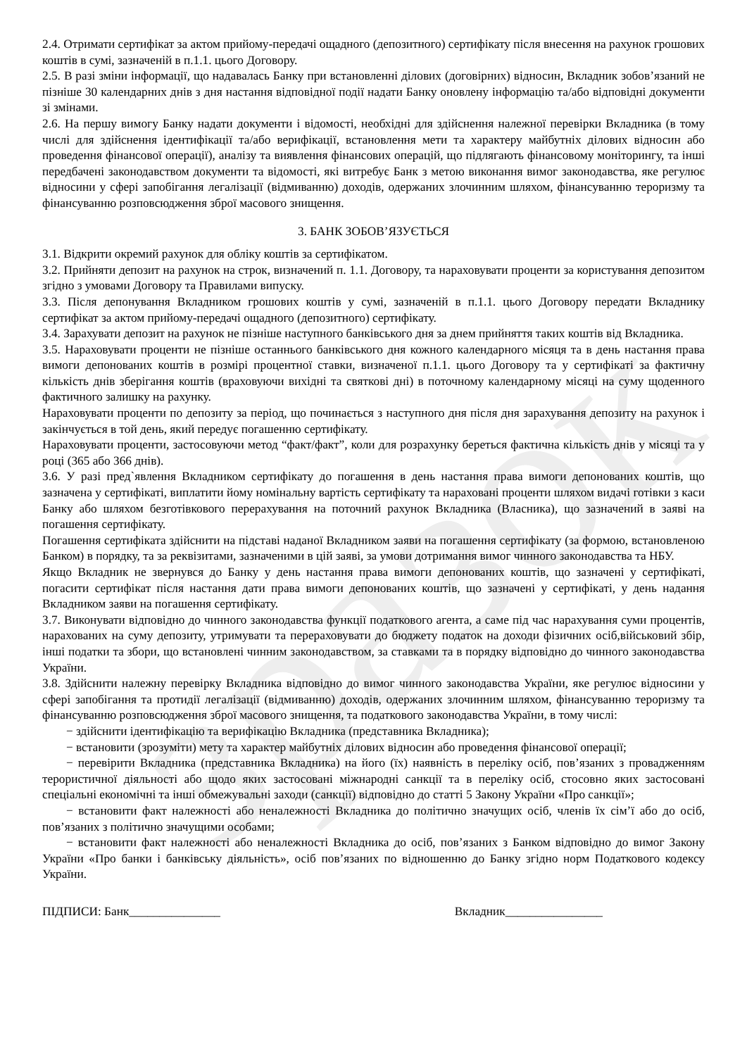зразок
2.4. Отримати сертифікат за актом прийому-передачі ощадного (депозитного) сертифікату після внесення на рахунок грошових коштів в сумі, зазначеній в п.1.1. цього Договору.
2.5. В разі зміни інформації, що надавалась Банку при встановленні ділових (договірних) відносин, Вкладник зобов’язаний не пізніше 30 календарних днів з дня настання відповідної події надати Банку оновлену інформацію та/або відповідні документи зі змінами.
2.6. На першу вимогу Банку надати документи і відомості, необхідні для здійснення належної перевірки Вкладника (в тому числі для здійснення ідентифікації та/або верифікації, встановлення мети та характеру майбутніх ділових відносин або проведення фінансової операції), аналізу та виявлення фінансових операцій, що підлягають фінансовому моніторингу, та інші передбачені законодавством документи та відомості, які витребує Банк з метою виконання вимог законодавства, яке регулює відносини у сфері запобігання легалізації (відмиванню) доходів, одержаних злочинним шляхом, фінансуванню тероризму та фінансуванню розповсюдження зброї масового знищення.
3. БАНК ЗОБОВ’ЯЗУЄТЬСЯ
3.1. Відкрити окремий рахунок для обліку коштів за сертифікатом.
3.2. Прийняти депозит на рахунок на строк, визначений п. 1.1. Договору, та нараховувати проценти за користування депозитом згідно з умовами Договору та Правилами випуску.
3.3. Після депонування Вкладником грошових коштів у сумі, зазначеній в п.1.1. цього Договору передати Вкладнику сертифікат за актом прийому-передачі ощадного (депозитного) сертифікату.
3.4. Зарахувати депозит на рахунок не пізніше наступного банківського дня за днем прийняття таких коштів від Вкладника.
3.5. Нараховувати проценти не пізніше останнього банківського дня кожного календарного місяця та в день настання права вимоги депонованих коштів в розмірі процентної ставки, визначеної п.1.1. цього Договору та у сертифікаті за фактичну кількість днів зберігання коштів (враховуючи вихідні та святкові дні) в поточному календарному місяці на суму щоденного фактичного залишку на рахунку.
Нараховувати проценти по депозиту за період, що починається з наступного дня після дня зарахування депозиту на рахунок і закінчується в той день, який передує погашенню сертифікату.
Нараховувати проценти, застосовуючи метод “факт/факт”, коли для розрахунку береться фактична кількість днів у місяці та у році (365 або 366 днів).
3.6. У разі пред`явлення Вкладником сертифікату до погашення в день настання права вимоги депонованих коштів, що зазначена у сертифікаті, виплатити йому номінальну вартість сертифікату та нараховані проценти шляхом видачі готівки з каси Банку або шляхом безготівкового перерахування на поточний рахунок Вкладника (Власника), що зазначений в заяві на погашення сертифікату.
Погашення сертифіката здійснити на підставі наданої Вкладником заяви на погашення сертифікату (за формою, встановленою Банком) в порядку, та за реквізитами, зазначеними в цій заяві, за умови дотримання вимог чинного законодавства та НБУ.
Якщо Вкладник не звернувся до Банку у день настання права вимоги депонованих коштів, що зазначені у сертифікаті, погасити сертифікат після настання дати права вимоги депонованих коштів, що зазначені у сертифікаті, у день надання Вкладником заяви на погашення сертифікату.
3.7. Виконувати відповідно до чинного законодавства функції податкового агента, а саме під час нарахування суми процентів, нарахованих на суму депозиту, утримувати та перераховувати до бюджету податок на доходи фізичних осіб,військовий збір, інші податки та збори, що встановлені чинним законодавством, за ставками та в порядку відповідно до чинного законодавства України.
3.8. Здійснити належну перевірку Вкладника відповідно до вимог чинного законодавства України, яке регулює відносини у сфері запобігання та протидії легалізації (відмиванню) доходів, одержаних злочинним шляхом, фінансуванню тероризму та фінансуванню розповсюдження зброї масового знищення, та податкового законодавства України, в тому числі:
− здійснити ідентифікацію та верифікацію Вкладника (представника Вкладника);
− встановити (зрозуміти) мету та характер майбутніх ділових відносин або проведення фінансової операції;
− перевірити Вкладника (представника Вкладника) на його (їх) наявність в переліку осіб, пов’язаних з провадженням терористичної діяльності або щодо яких застосовані міжнародні санкції та в переліку осіб, стосовно яких застосовані спеціальні економічні та інші обмежувальні заходи (санкції) відповідно до статті 5 Закону України «Про санкції»;
− встановити факт належності або неналежності Вкладника до політично значущих осіб, членів їх сім’ї або до осіб, пов’язаних з політично значущими особами;
− встановити факт належності або неналежності Вкладника до осіб, пов’язаних з Банком відповідно до вимог Закону України «Про банки і банківську діяльність», осіб пов’язаних по відношенню до Банку згідно норм Податкового кодексу України.
ПІДПИСИ: Банк_______________ Вкладник________________